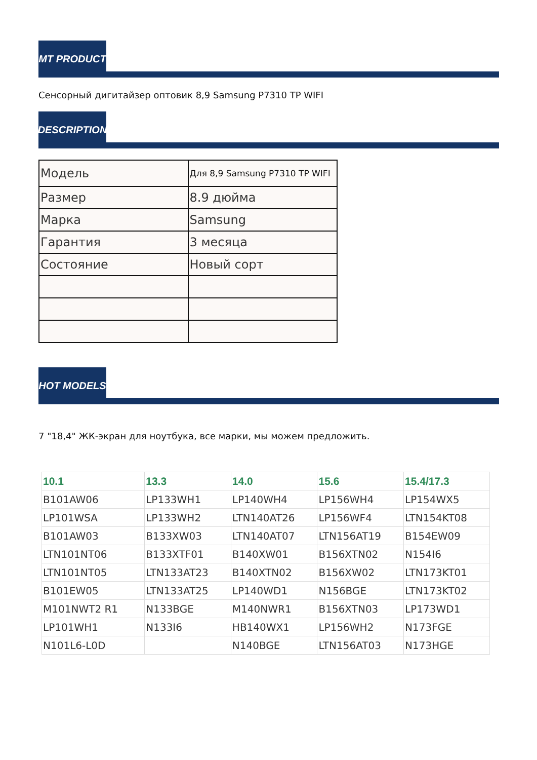MT PRODUCT
Сенсорный дигитайзер оптовик 8,9 Samsung P7310 TP WIFI
DESCRIPTION
| Модель | Для 8,9 Samsung P7310 TP WIFI |
| Размер | 8.9 дюйма |
| Марка | Samsung |
| Гарантия | 3 месяца |
| Состояние | Новый сорт |
HOT MODELS
7 "18,4" ЖК-экран для ноутбука, все марки, мы можем предложить.
| 10.1 | 13.3 | 14.0 | 15.6 | 15.4/17.3 |
| --- | --- | --- | --- | --- |
| B101AW06 | LP133WH1 | LP140WH4 | LP156WH4 | LP154WX5 |
| LP101WSA | LP133WH2 | LTN140AT26 | LP156WF4 | LTN154KT08 |
| B101AW03 | B133XW03 | LTN140AT07 | LTN156AT19 | B154EW09 |
| LTN101NT06 | B133XTF01 | B140XW01 | B156XTN02 | N154I6 |
| LTN101NT05 | LTN133AT23 | B140XTN02 | B156XW02 | LTN173KT01 |
| B101EW05 | LTN133AT25 | LP140WD1 | N156BGE | LTN173KT02 |
| M101NWT2 R1 | N133BGE | M140NWR1 | B156XTN03 | LP173WD1 |
| LP101WH1 | N133I6 | HB140WX1 | LP156WH2 | N173FGE |
| N101L6-L0D | | N140BGE | LTN156AT03 | N173HGE |